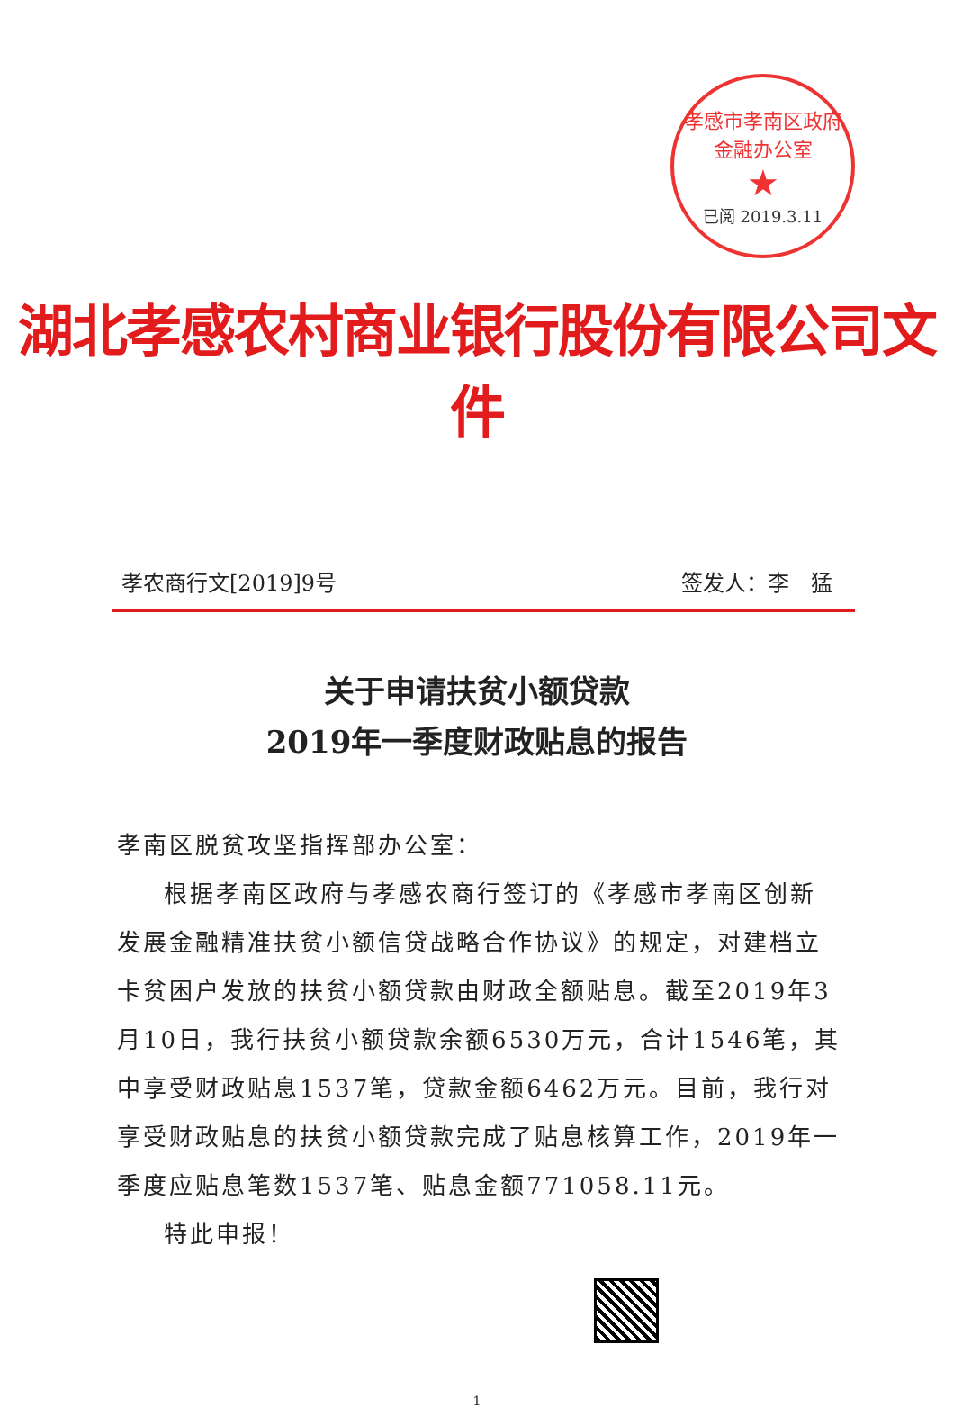孝感市孝南区政府金融办公室
★
已阅 2019.3.11
湖北孝感农村商业银行股份有限公司文件
孝农商行文[2019]9号 签发人：李　猛
关于申请扶贫小额贷款
2019年一季度财政贴息的报告
孝南区脱贫攻坚指挥部办公室：
根据孝南区政府与孝感农商行签订的《孝感市孝南区创新发展金融精准扶贫小额信贷战略合作协议》的规定，对建档立卡贫困户发放的扶贫小额贷款由财政全额贴息。截至2019年3月10日，我行扶贫小额贷款余额6530万元，合计1546笔，其中享受财政贴息1537笔，贷款金额6462万元。目前，我行对享受财政贴息的扶贫小额贷款完成了贴息核算工作，2019年一季度应贴息笔数1537笔、贴息金额771058.11元。
特此申报！
1